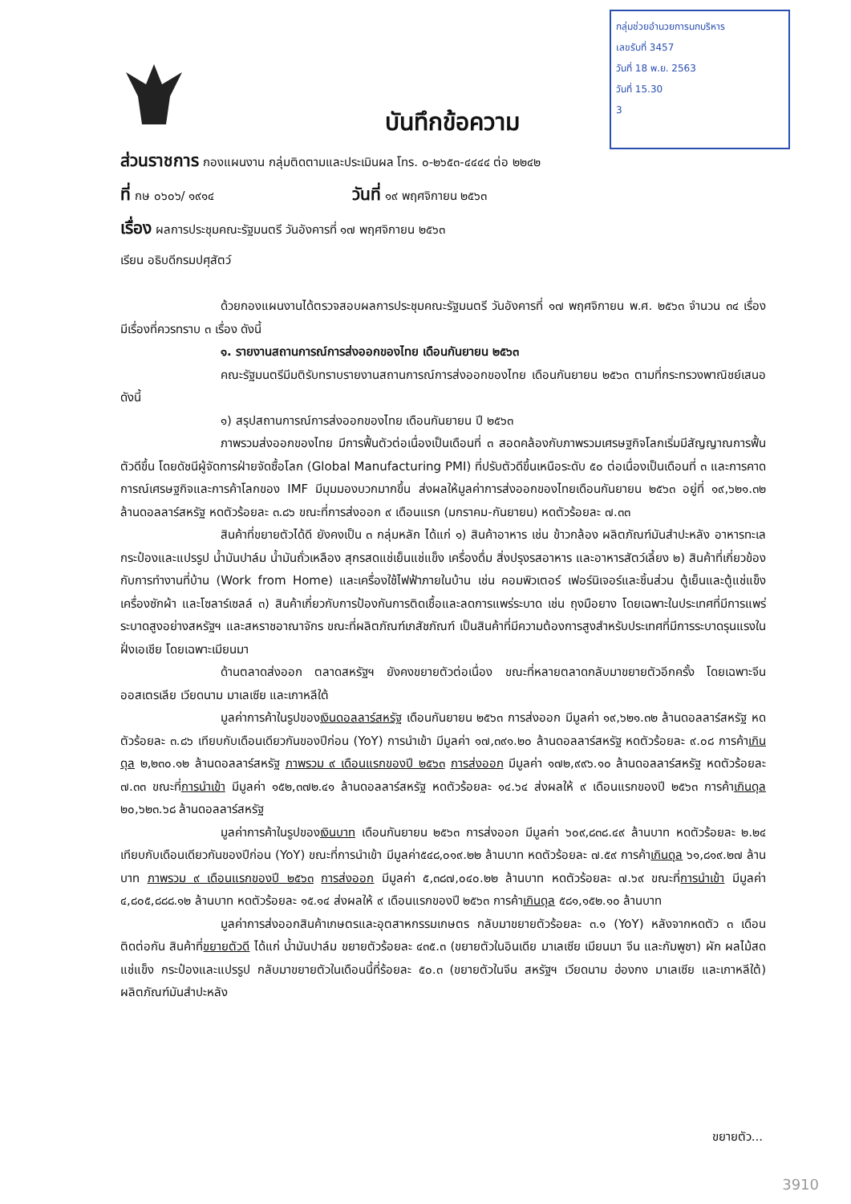กลุ่มช่วยอำนวยการนกบริหาร
เลขรับที่ 3457
วันที่ 18 พ.ย. 2563
วันที่ 15.30
3
บันทึกข้อความ
ส่วนราชการ กองแผนงาน กลุ่มติดตามและประเมินผล โทร. ๐-๒๖๕๓-๔๔๔๔ ต่อ ๒๒๔๒
ที่ กษ ๐๖๐๖/ ๑๙๑๔ วันที่ ๑๙ พฤศจิกายน ๒๕๖๓
เรื่อง ผลการประชุมคณะรัฐมนตรี วันอังคารที่ ๑๗ พฤศจิกายน ๒๕๖๓
เรียน อธิบดีกรมปศุสัตว์
ด้วยกองแผนงานได้ตรวจสอบผลการประชุมคณะรัฐมนตรี วันอังคารที่ ๑๗ พฤศจิกายน พ.ศ. ๒๕๖๓ จำนวน ๓๔ เรื่อง มีเรื่องที่ควรทราบ ๓ เรื่อง ดังนี้
๑. รายงานสถานการณ์การส่งออกของไทย เดือนกันยายน ๒๕๖๓
คณะรัฐมนตรีมีมติรับทราบรายงานสถานการณ์การส่งออกของไทย เดือนกันยายน ๒๕๖๓ ตามที่กระทรวงพาณิชย์เสนอ ดังนี้
๑) สรุปสถานการณ์การส่งออกของไทย เดือนกันยายน ปี ๒๕๖๓
ภาพรวมส่งออกของไทย มีการฟื้นตัวต่อเนื่องเป็นเดือนที่ ๓ สอดคล้องกับภาพรวมเศรษฐกิจโลกเริ่มมีสัญญาณการฟื้นตัวดีขึ้น โดยดัชนีผู้จัดการฝ่ายจัดซื้อโลก (Global Manufacturing PMI) ที่ปรับตัวดีขึ้นเหนือระดับ ๕๐ ต่อเนื่องเป็นเดือนที่ ๓ และการคาดการณ์เศรษฐกิจและการค้าโลกของ IMF มีมุมมองบวกมากขึ้น ส่งผลให้มูลค่าการส่งออกของไทยเดือนกันยายน ๒๕๖๓ อยู่ที่ ๑๙,๖๒๑.๓๒ ล้านดอลลาร์สหรัฐ หดตัวร้อยละ ๓.๘๖ ขณะที่การส่งออก ๙ เดือนแรก (มกราคม-กันยายน) หดตัวร้อยละ ๗.๓๓
สินค้าที่ขยายตัวได้ดี ยังคงเป็น ๓ กลุ่มหลัก ได้แก่ ๑) สินค้าอาหาร เช่น ข้าวกล้อง ผลิตภัณฑ์มันสำปะหลัง อาหารทะเลกระป๋องและแปรรูป น้ำมันปาล์ม น้ำมันถั่วเหลือง สุกรสดแช่เย็นแช่แข็ง เครื่องดื่ม สิ่งปรุงรสอาหาร และอาหารสัตว์เลี้ยง ๒) สินค้าที่เกี่ยวข้องกับการทำงานที่บ้าน (Work from Home) และเครื่องใช้ไฟฟ้าภายในบ้าน เช่น คอมพิวเตอร์ เฟอร์นิเจอร์และชิ้นส่วน ตู้เย็นและตู้แช่แข็ง เครื่องซักผ้า และโซลาร์เซลล์ ๓) สินค้าเกี่ยวกับการป้องกันการติดเชื้อและลดการแพร่ระบาด เช่น ถุงมือยาง โดยเฉพาะในประเทศที่มีการแพร่ระบาดสูงอย่างสหรัฐฯ และสหราชอาณาจักร ขณะที่ผลิตภัณฑ์เภสัชภัณฑ์ เป็นสินค้าที่มีความต้องการสูงสำหรับประเทศที่มีการระบาดรุนแรงในฝั่งเอเชีย โดยเฉพาะเมียนมา
ด้านตลาดส่งออก ตลาดสหรัฐฯ ยังคงขยายตัวต่อเนื่อง ขณะที่หลายตลาดกลับมาขยายตัวอีกครั้ง โดยเฉพาะจีน ออสเตรเลีย เวียดนาม มาเลเซีย และเกาหลีใต้
มูลค่าการค้าในรูปของเงินดอลลาร์สหรัฐ เดือนกันยายน ๒๕๖๓ การส่งออก มีมูลค่า ๑๙,๖๒๑.๓๒ ล้านดอลลาร์สหรัฐ หดตัวร้อยละ ๓.๘๖ เทียบกับเดือนเดียวกันของปีก่อน (YoY) การนำเข้า มีมูลค่า ๑๗,๓๙๑.๒๐ ล้านดอลลาร์สหรัฐ หดตัวร้อยละ ๙.๐๘ การค้าเกินดุล ๒,๒๓๐.๑๒ ล้านดอลลาร์สหรัฐ ภาพรวม ๙ เดือนแรกของปี ๒๕๖๓ การส่งออก มีมูลค่า ๑๗๒,๙๙๖.๑๐ ล้านดอลลาร์สหรัฐ หดตัวร้อยละ ๗.๓๓ ขณะที่การนำเข้า มีมูลค่า ๑๕๒,๓๗๒.๔๑ ล้านดอลลาร์สหรัฐ หดตัวร้อยละ ๑๔.๖๔ ส่งผลให้ ๙ เดือนแรกของปี ๒๕๖๓ การค้าเกินดุล ๒๐,๖๒๓.๖๘ ล้านดอลลาร์สหรัฐ
มูลค่าการค้าในรูปของเงินบาท เดือนกันยายน ๒๕๖๓ การส่งออก มีมูลค่า ๖๐๙,๘๓๘.๔๙ ล้านบาท หดตัวร้อยละ ๒.๒๔ เทียบกับเดือนเดียวกันของปีก่อน (YoY) ขณะที่การนำเข้า มีมูลค่า๕๔๘,๐๑๙.๒๒ ล้านบาท หดตัวร้อยละ ๗.๕๙ การค้าเกินดุล ๖๑,๘๑๙.๒๗ ล้านบาท ภาพรวม ๙ เดือนแรกของปี ๒๕๖๓ การส่งออก มีมูลค่า ๕,๓๘๗,๐๔๐.๒๒ ล้านบาท หดตัวร้อยละ ๗.๖๙ ขณะที่การนำเข้า มีมูลค่า ๔,๘๐๕,๘๘๘.๑๒ ล้านบาท หดตัวร้อยละ ๑๕.๑๔ ส่งผลให้ ๙ เดือนแรกของปี ๒๕๖๓ การค้าเกินดุล ๕๘๑,๑๕๒.๑๐ ล้านบาท
มูลค่าการส่งออกสินค้าเกษตรและอุตสาหกรรมเกษตร กลับมาขยายตัวร้อยละ ๓.๑ (YoY) หลังจากหดตัว ๓ เดือนติดต่อกัน สินค้าที่ขยายตัวดี ได้แก่ น้ำมันปาล์ม ขยายตัวร้อยละ ๔๓๕.๓ (ขยายตัวในอินเดีย มาเลเซีย เมียนมา จีน และกัมพูชา) ผัก ผลไม้สด แช่แข็ง กระป๋องและแปรรูป กลับมาขยายตัวในเดือนนี้ที่ร้อยละ ๕๐.๓ (ขยายตัวในจีน สหรัฐฯ เวียดนาม ฮ่องกง มาเลเซีย และเกาหลีใต้) ผลิตภัณฑ์มันสำปะหลัง
ขยายตัว...
3910